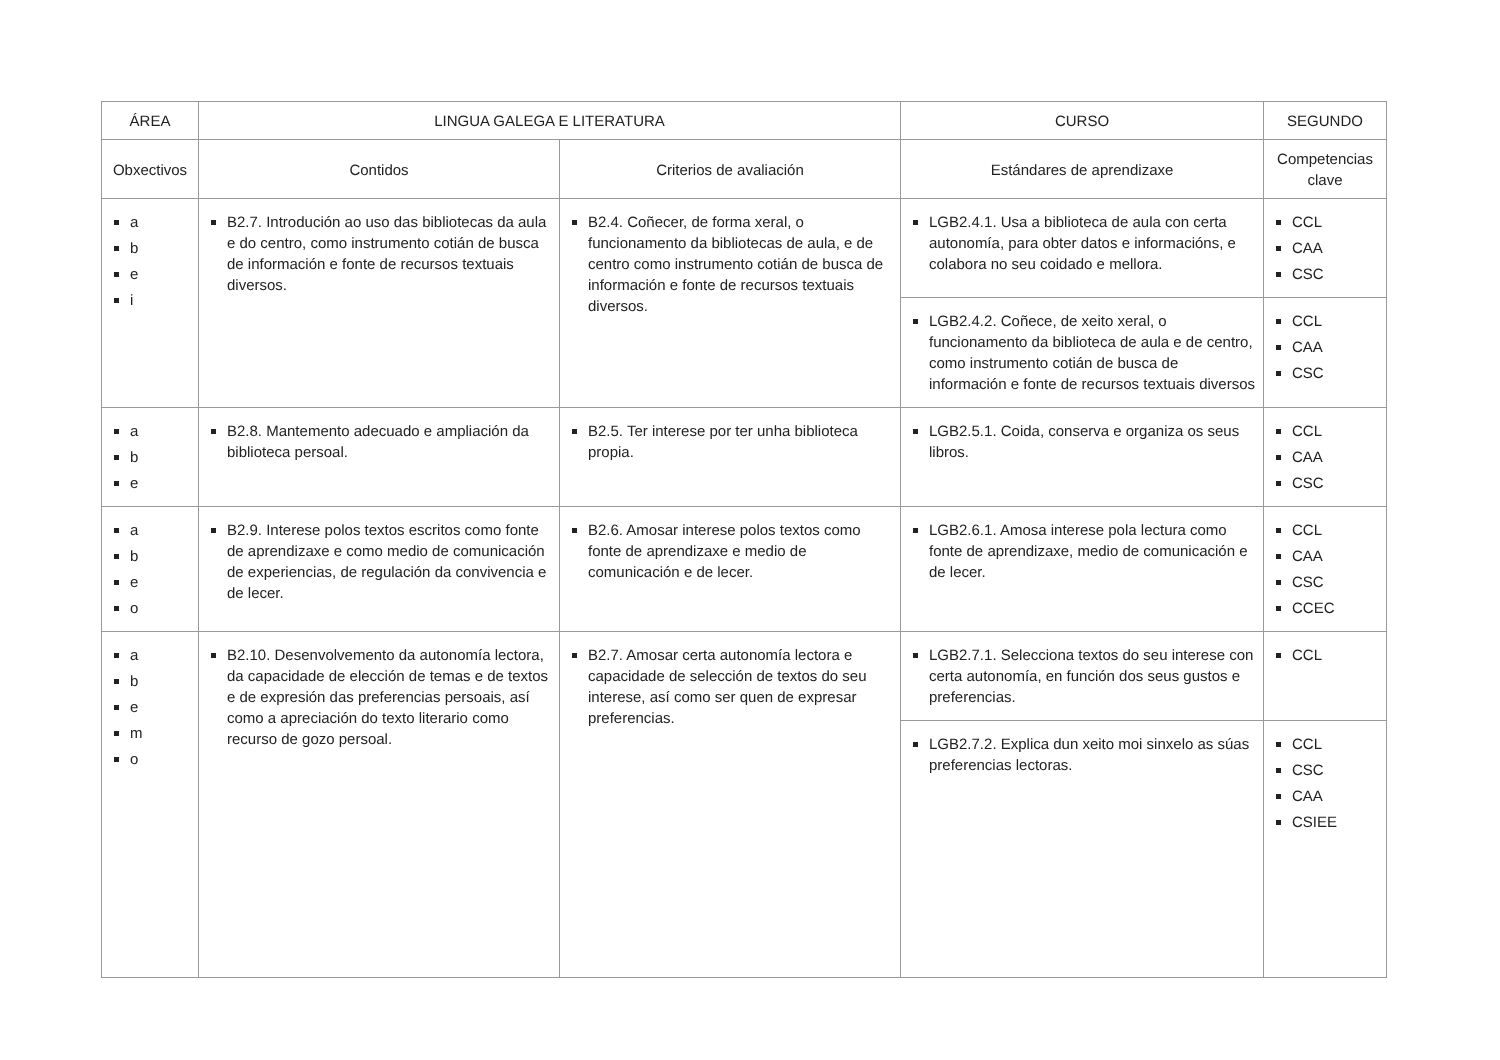| ÁREA | LINGUA GALEGA E LITERATURA | | CURSO | SEGUNDO |
| --- | --- | --- | --- | --- |
| Obxectivos | Contidos | Criterios de avaliación | Estándares de aprendizaxe | Competencias clave |
| a b e i | B2.7. Introdución ao uso das bibliotecas da aula e do centro, como instrumento cotián de busca de información e fonte de recursos textuais diversos. | B2.4. Coñecer, de forma xeral, o funcionamento da bibliotecas de aula, e de centro como instrumento cotián de busca de información e fonte de recursos textuais diversos. | LGB2.4.1. Usa a biblioteca de aula con certa autonomía, para obter datos e informacións, e colabora no seu coidado e mellora. | CCL CAA CSC |
| | | | LGB2.4.2. Coñece, de xeito xeral, o funcionamento da biblioteca de aula e de centro, como instrumento cotián de busca de información e fonte de recursos textuais diversos | CCL CAA CSC |
| a b e | B2.8. Mantemento adecuado e ampliación da biblioteca persoal. | B2.5. Ter interese por ter unha biblioteca propia. | LGB2.5.1. Coida, conserva e organiza os seus libros. | CCL CAA CSC |
| a b e o | B2.9. Interese polos textos escritos como fonte de aprendizaxe e como medio de comunicación de experiencias, de regulación da convivencia e de lecer. | B2.6. Amosar interese polos textos como fonte de aprendizaxe e medio de comunicación e de lecer. | LGB2.6.1. Amosa interese pola lectura como fonte de aprendizaxe, medio de comunicación e de lecer. | CCL CAA CSC CCEC |
| a b e m o | B2.10. Desenvolvemento da autonomía lectora, da capacidade de elección de temas e de textos e de expresión das preferencias persoais, así como a apreciación do texto literario como recurso de gozo persoal. | B2.7. Amosar certa autonomía lectora e capacidade de selección de textos do seu interese, así como ser quen de expresar preferencias. | LGB2.7.1. Selecciona textos do seu interese con certa autonomía, en función dos seus gustos e preferencias. | CCL |
| | | | LGB2.7.2. Explica dun xeito moi sinxelo as súas preferencias lectoras. | CCL CSC CAA CSIEE |